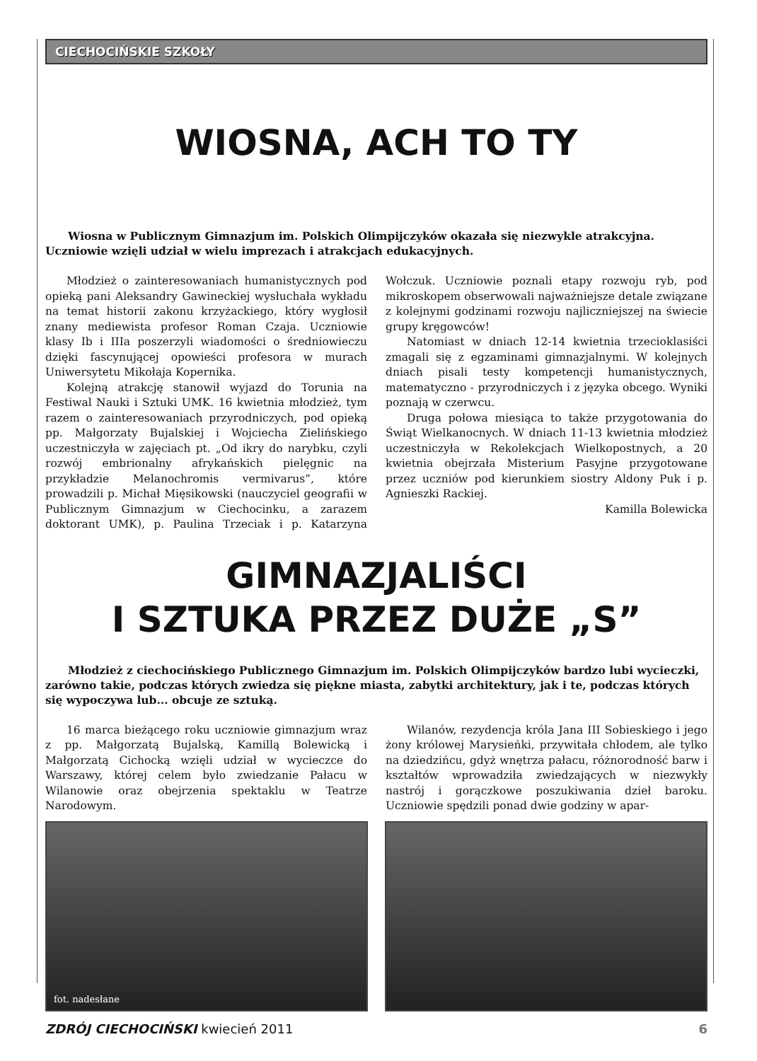CIECHOCIŃSKIE SZKOŁY
WIOSNA, ACH TO TY
Wiosna w Publicznym Gimnazjum im. Polskich Olimpijczyków okazała się niezwykle atrakcyjna. Uczniowie wzięli udział w wielu imprezach i atrakcjach edukacyjnych.
Młodzież o zainteresowaniach humanistycznych pod opieką pani Aleksandry Gawineckiej wysłuchała wykładu na temat historii zakonu krzyżackiego, który wygłosił znany mediewista profesor Roman Czaja. Uczniowie klasy Ib i IIIa poszerzyli wiadomości o średniowieczu dzięki fascynującej opowieści profesora w murach Uniwersytetu Mikołaja Kopernika.
Kolejną atrakcję stanowił wyjazd do Torunia na Festiwal Nauki i Sztuki UMK. 16 kwietnia młodzież, tym razem o zainteresowaniach przyrodniczych, pod opieką pp. Małgorzaty Bujalskiej i Wojciecha Zielińskiego uczestniczyła w zajęciach pt. „Od ikry do narybku, czyli rozwój embrionalny afrykańskich pielęgnic na przykładzie Melanochromis vermivarus”, które prowadzili p. Michał Mięsikowski (nauczyciel geografii w Publicznym Gimnazjum w Ciechocinku, a zarazem doktorant UMK), p. Paulina Trzeciak i p. Katarzyna Wołczuk. Uczniowie poznali etapy rozwoju ryb, pod mikroskopem obserwowali najważniejsze detale związane z kolejnymi godzinami rozwoju najliczniejszej na świecie grupy kręgowców!
Natomiast w dniach 12-14 kwietnia trzecioklasiści zmagali się z egzaminami gimnazjalnymi. W kolejnych dniach pisali testy kompetencji humanistycznych, matematyczno - przyrodniczych i z języka obcego. Wyniki poznają w czerwcu.
Druga połowa miesiąca to także przygotowania do Świąt Wielkanocnych. W dniach 11-13 kwietnia młodzież uczestniczyła w Rekolekcjach Wielkopostnych, a 20 kwietnia obejrzała Misterium Pasyjne przygotowane przez uczniów pod kierunkiem siostry Aldony Puk i p. Agnieszki Rackiej.
Kamilla Bolewicka
GIMNAZJALIŚCI
I SZTUKA PRZEZ DUŻE „S”
Młodzież z ciechocińskiego Publicznego Gimnazjum im. Polskich Olimpijczyków bardzo lubi wycieczki, zarówno takie, podczas których zwiedza się piękne miasta, zabytki architektury, jak i te, podczas których się wypoczywa lub... obcuje ze sztuką.
16 marca bieżącego roku uczniowie gimnazjum wraz z pp. Małgorzatą Bujalską, Kamillą Bolewicką i Małgorzatą Cichocką wzięli udział w wycieczce do Warszawy, której celem było zwiedzanie Pałacu w Wilanowie oraz obejrzenia spektaklu w Teatrze Narodowym.
Wilanów, rezydencja króla Jana III Sobieskiego i jego żony królowej Marysieńki, przywitała chłodem, ale tylko na dziedzińcu, gdyż wnętrza pałacu, różnorodność barw i kształtów wprowadziła zwiedzających w niezwykły nastrój i gorączkowe poszukiwania dzieł baroku. Uczniowie spędzili ponad dwie godziny w apar-
fot. nadesłane
ZDRÓJ CIECHOCIŃSKI kwiecień 2011 6